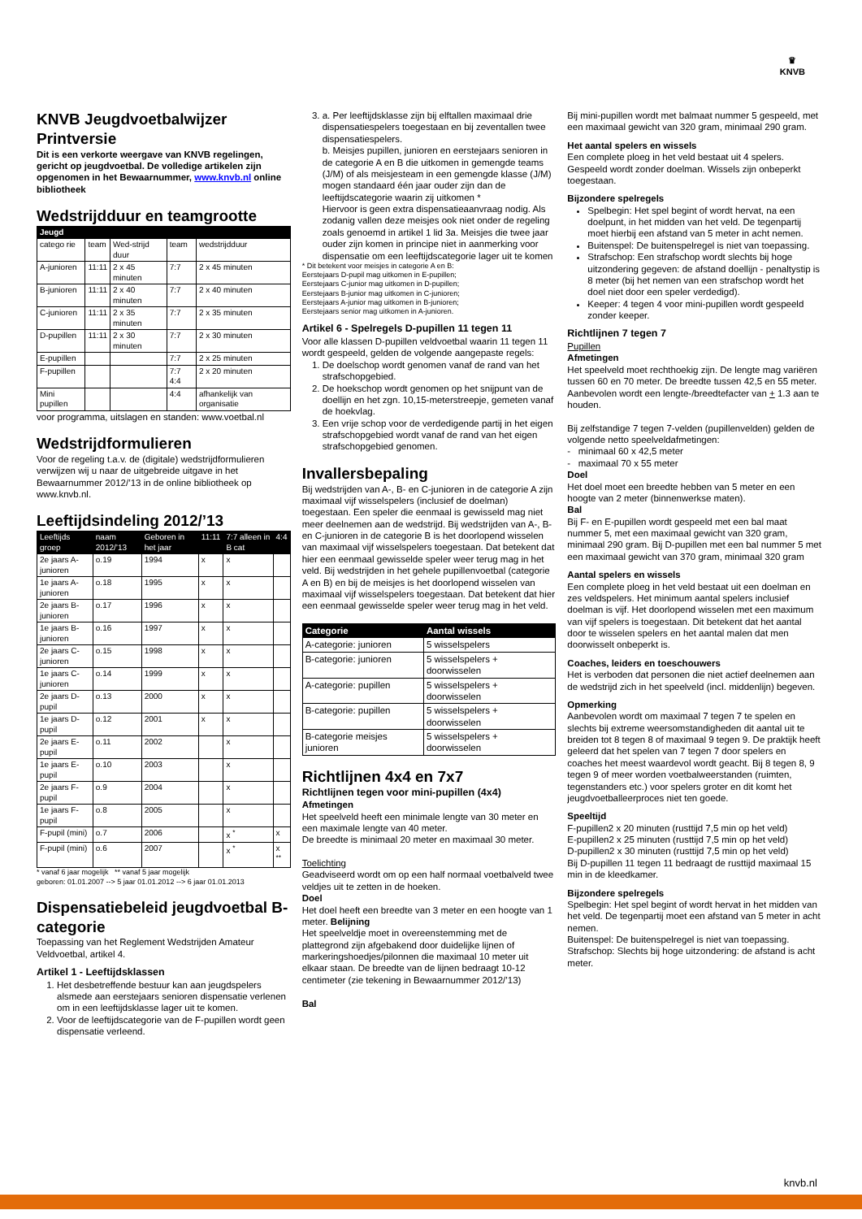♛
KNVB
KNVB Jeugdvoetbalwijzer Printversie
Dit is een verkorte weergave van KNVB regelingen, gericht op jeugdvoetbal. De volledige artikelen zijn opgenomen in het Bewaarnummer, www.knvb.nl online bibliotheek
Wedstrijdduur en teamgrootte
| Jeugd | | | | |
| --- | --- | --- | --- | --- |
| catego rie | team | Wed-strijd duur | team | wedstrijdduur |
| A-junioren | 11:11 | 2 x 45 minuten | 7:7 | 2 x 45 minuten |
| B-junioren | 11:11 | 2 x 40 minuten | 7:7 | 2 x 40 minuten |
| C-junioren | 11:11 | 2 x 35 minuten | 7:7 | 2 x 35 minuten |
| D-pupillen | 11:11 | 2 x 30 minuten | 7:7 | 2 x 30 minuten |
| E-pupillen | | | 7:7 | 2 x 25 minuten |
| F-pupillen | | | 7:7 4:4 | 2 x 20 minuten |
| Mini pupillen | | | 4:4 | afhankelijk van organisatie |
voor programma, uitslagen en standen: www.voetbal.nl
Wedstrijdformulieren
Voor de regeling t.a.v. de (digitale) wedstrijdformulieren verwijzen wij u naar de uitgebreide uitgave in het Bewaarnummer 2012/’13 in de online bibliotheek op www.knvb.nl.
Leeftijdsindeling 2012/’13
| Leeftijds groep | naam 2012/’13 | Geboren in het jaar | 11:11 | 7:7 alleen in B cat | 4:4 |
| --- | --- | --- | --- | --- | --- |
| 2e jaars A-junioren | o.19 | 1994 | x | x | |
| 1e jaars A-junioren | o.18 | 1995 | x | x | |
| 2e jaars B-junioren | o.17 | 1996 | x | x | |
| 1e jaars B-junioren | o.16 | 1997 | x | x | |
| 2e jaars C-junioren | o.15 | 1998 | x | x | |
| 1e jaars C-junioren | o.14 | 1999 | x | x | |
| 2e jaars D-pupil | o.13 | 2000 | x | x | |
| 1e jaars D-pupil | o.12 | 2001 | x | x | |
| 2e jaars E-pupil | o.11 | 2002 | | x | |
| 1e jaars E-pupil | o.10 | 2003 | | x | |
| 2e jaars F-pupil | o.9 | 2004 | | x | |
| 1e jaars F-pupil | o.8 | 2005 | | x | |
| F-pupil (mini) | o.7 | 2006 | | x <sup>*</sup> | x |
| F-pupil (mini) | o.6 | 2007 | | x <sup>*</sup> | x <sup>**</sup> |
* vanaf 6 jaar mogelijk ** vanaf 5 jaar mogelijk
geboren: 01.01.2007 --> 5 jaar 01.01.2012 --> 6 jaar 01.01.2013
Dispensatiebeleid jeugdvoetbal B-categorie
Toepassing van het Reglement Wedstrijden Amateur Veldvoetbal, artikel 4.
Artikel 1 - Leeftijdsklassen
1. Het desbetreffende bestuur kan aan jeugdspelers alsmede aan eerstejaars senioren dispensatie verlenen om in een leeftijdsklasse lager uit te komen.
2. Voor de leeftijdscategorie van de F-pupillen wordt geen dispensatie verleend.
3. a. Per leeftijdsklasse zijn bij elftallen maximaal drie dispensatiespelers toegestaan en bij zeventallen twee dispensatiespelers.
b. Meisjes pupillen, junioren en eerstejaars senioren in de categorie A en B die uitkomen in gemengde teams (J/M) of als meisjesteam in een gemengde klasse (J/M) mogen standaard één jaar ouder zijn dan de leeftijdscategorie waarin zij uitkomen *
Hiervoor is geen extra dispensatieaanvraag nodig. Als zodanig vallen deze meisjes ook niet onder de regeling zoals genoemd in artikel 1 lid 3a. Meisjes die twee jaar ouder zijn komen in principe niet in aanmerking voor dispensatie om een leeftijdscategorie lager uit te komen
* Dit betekent voor meisjes in categorie A en B:
Eerstejaars D-pupil mag uitkomen in E-pupillen;
Eerstejaars C-junior mag uitkomen in D-pupillen;
Eerstejaars B-junior mag uitkomen in C-junioren;
Eerstejaars A-junior mag uitkomen in B-junioren;
Eerstejaars senior mag uitkomen in A-junioren.
Artikel 6 - Spelregels D-pupillen 11 tegen 11
Voor alle klassen D-pupillen veldvoetbal waarin 11 tegen 11 wordt gespeeld, gelden de volgende aangepaste regels:
1. De doelschop wordt genomen vanaf de rand van het strafschopgebied.
2. De hoekschop wordt genomen op het snijpunt van de doellijn en het zgn. 10,15-meterstreepje, gemeten vanaf de hoekvlag.
3. Een vrije schop voor de verdedigende partij in het eigen strafschopgebied wordt vanaf de rand van het eigen strafschopgebied genomen.
Invallersbepaling
Bij wedstrijden van A-, B- en C-junioren in de categorie A zijn maximaal vijf wisselspelers (inclusief de doelman) toegestaan. Een speler die eenmaal is gewisseld mag niet meer deelnemen aan de wedstrijd. Bij wedstrijden van A-, B- en C-junioren in de categorie B is het doorlopend wisselen van maximaal vijf wisselspelers toegestaan. Dat betekent dat hier een eenmaal gewisselde speler weer terug mag in het veld. Bij wedstrijden in het gehele pupillenvoetbal (categorie A en B) en bij de meisjes is het doorlopend wisselen van maximaal vijf wisselspelers toegestaan. Dat betekent dat hier een eenmaal gewisselde speler weer terug mag in het veld.
| Categorie | Aantal wissels |
| --- | --- |
| A-categorie: junioren | 5 wisselspelers |
| B-categorie: junioren | 5 wisselspelers + doorwisselen |
| A-categorie: pupillen | 5 wisselspelers + doorwisselen |
| B-categorie: pupillen | 5 wisselspelers + doorwisselen |
| B-categorie meisjes junioren | 5 wisselspelers + doorwisselen |
Richtlijnen 4x4 en 7x7
Richtlijnen tegen voor mini-pupillen (4x4)
Afmetingen
Het speelveld heeft een minimale lengte van 30 meter en een maximale lengte van 40 meter.
De breedte is minimaal 20 meter en maximaal 30 meter.
Toelichting
Geadviseerd wordt om op een half normaal voetbalveld twee veldjes uit te zetten in de hoeken.
Doel
Het doel heeft een breedte van 3 meter en een hoogte van 1 meter. Belijning
Het speelveldje moet in overeenstemming met de plattegrond zijn afgebakend door duidelijke lijnen of markeringshoedjes/pilonnen die maximaal 10 meter uit elkaar staan. De breedte van de lijnen bedraagt 10-12 centimeter (zie tekening in Bewaarnummer 2012/’13)
Bal
Bij mini-pupillen wordt met balmaat nummer 5 gespeeld, met een maximaal gewicht van 320 gram, minimaal 290 gram.
Het aantal spelers en wissels
Een complete ploeg in het veld bestaat uit 4 spelers. Gespeeld wordt zonder doelman. Wissels zijn onbeperkt toegestaan.
Bijzondere spelregels
Spelbegin: Het spel begint of wordt hervat, na een doelpunt, in het midden van het veld. De tegenpartij moet hierbij een afstand van 5 meter in acht nemen.
Buitenspel: De buitenspelregel is niet van toepassing.
Strafschop: Een strafschop wordt slechts bij hoge uitzondering gegeven: de afstand doellijn - penaltystip is 8 meter (bij het nemen van een strafschop wordt het doel niet door een speler verdedigd).
Keeper: 4 tegen 4 voor mini-pupillen wordt gespeeld zonder keeper.
Richtlijnen 7 tegen 7
Pupillen
Afmetingen
Het speelveld moet rechthoekig zijn. De lengte mag variëren tussen 60 en 70 meter. De breedte tussen 42,5 en 55 meter. Aanbevolen wordt een lengte-/breedtefacter van + 1.3 aan te houden.
Bij zelfstandige 7 tegen 7-velden (pupillenvelden) gelden de volgende netto speelveldafmetingen:
- minimaal 60 x 42,5 meter
- maximaal 70 x 55 meter
Doel
Het doel moet een breedte hebben van 5 meter en een hoogte van 2 meter (binnenwerkse maten).
Bal
Bij F- en E-pupillen wordt gespeeld met een bal maat nummer 5, met een maximaal gewicht van 320 gram, minimaal 290 gram. Bij D-pupillen met een bal nummer 5 met een maximaal gewicht van 370 gram, minimaal 320 gram
Aantal spelers en wissels
Een complete ploeg in het veld bestaat uit een doelman en zes veldspelers. Het minimum aantal spelers inclusief doelman is vijf. Het doorlopend wisselen met een maximum van vijf spelers is toegestaan. Dit betekent dat het aantal door te wisselen spelers en het aantal malen dat men doorwisselt onbeperkt is.
Coaches, leiders en toeschouwers
Het is verboden dat personen die niet actief deelnemen aan de wedstrijd zich in het speelveld (incl. middenlijn) begeven.
Opmerking
Aanbevolen wordt om maximaal 7 tegen 7 te spelen en slechts bij extreme weersomstandigheden dit aantal uit te breiden tot 8 tegen 8 of maximaal 9 tegen 9. De praktijk heeft geleerd dat het spelen van 7 tegen 7 door spelers en coaches het meest waardevol wordt geacht. Bij 8 tegen 8, 9 tegen 9 of meer worden voetbalweerstanden (ruimten, tegenstanders etc.) voor spelers groter en dit komt het jeugdvoetballeerproces niet ten goede.
Speeltijd
F-pupillen2 x 20 minuten (rusttijd 7,5 min op het veld)
E-pupillen2 x 25 minuten (rusttijd 7,5 min op het veld)
D-pupillen2 x 30 minuten (rusttijd 7,5 min op het veld)
Bij D-pupillen 11 tegen 11 bedraagt de rusttijd maximaal 15 min in de kleedkamer.
Bijzondere spelregels
Spelbegin: Het spel begint of wordt hervat in het midden van het veld. De tegenpartij moet een afstand van 5 meter in acht nemen.
Buitenspel: De buitenspelregel is niet van toepassing.
Strafschop: Slechts bij hoge uitzondering: de afstand is acht meter.
knvb.nl